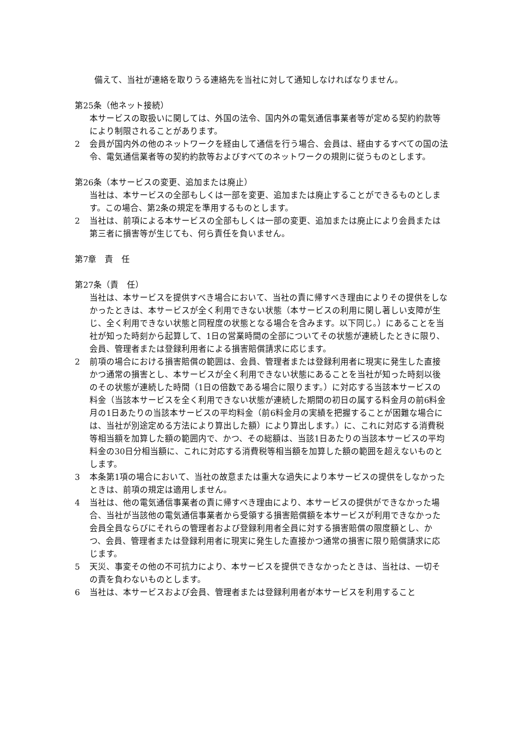備えて、当社が連絡を取りうる連絡先を当社に対して通知しなければなりません。
第25条（他ネット接続）
本サービスの取扱いに関しては、外国の法令、国内外の電気通信事業者等が定める契約約款等により制限されることがあります。
2 会員が国内外の他のネットワークを経由して通信を行う場合、会員は、経由するすべての国の法令、電気通信業者等の契約約款等およびすべてのネットワークの規則に従うものとします。
第26条（本サービスの変更、追加または廃止）
当社は、本サービスの全部もしくは一部を変更、追加または廃止することができるものとします。この場合、第2条の規定を準用するものとします。
2 当社は、前項による本サービスの全部もしくは一部の変更、追加または廃止により会員または第三者に損害等が生じても、何ら責任を負いません。
第7章　責　任
第27条（責　任）
当社は、本サービスを提供すべき場合において、当社の責に帰すべき理由によりその提供をしなかったときは、本サービスが全く利用できない状態（本サービスの利用に関し著しい支障が生じ、全く利用できない状態と同程度の状態となる場合を含みます。以下同じ。）にあることを当社が知った時刻から起算して、1日の営業時間の全部についてその状態が連続したときに限り、会員、管理者または登録利用者による損害賠償請求に応じます。
2 前項の場合における損害賠償の範囲は、会員、管理者または登録利用者に現実に発生した直接かつ通常の損害とし、本サービスが全く利用できない状態にあることを当社が知った時刻以後のその状態が連続した時間（1日の倍数である場合に限ります。）に対応する当該本サービスの料金（当該本サービスを全く利用できない状態が連続した期間の初日の属する料金月の前6料金月の1日あたりの当該本サービスの平均料金（前6料金月の実績を把握することが困難な場合には、当社が別途定める方法により算出した額）により算出します。）に、これに対応する消費税等相当額を加算した額の範囲内で、かつ、その総額は、当該1日あたりの当該本サービスの平均料金の30日分相当額に、これに対応する消費税等相当額を加算した額の範囲を超えないものとします。
3 本条第1項の場合において、当社の故意または重大な過失により本サービスの提供をしなかったときは、前項の規定は適用しません。
4 当社は、他の電気通信事業者の責に帰すべき理由により、本サービスの提供ができなかった場合、当社が当該他の電気通信事業者から受領する損害賠償額を本サービスが利用できなかった会員全員ならびにそれらの管理者および登録利用者全員に対する損害賠償の限度額とし、かつ、会員、管理者または登録利用者に現実に発生した直接かつ通常の損害に限り賠償請求に応じます。
5 天災、事変その他の不可抗力により、本サービスを提供できなかったときは、当社は、一切その責を負わないものとします。
6 当社は、本サービスおよび会員、管理者または登録利用者が本サービスを利用すること